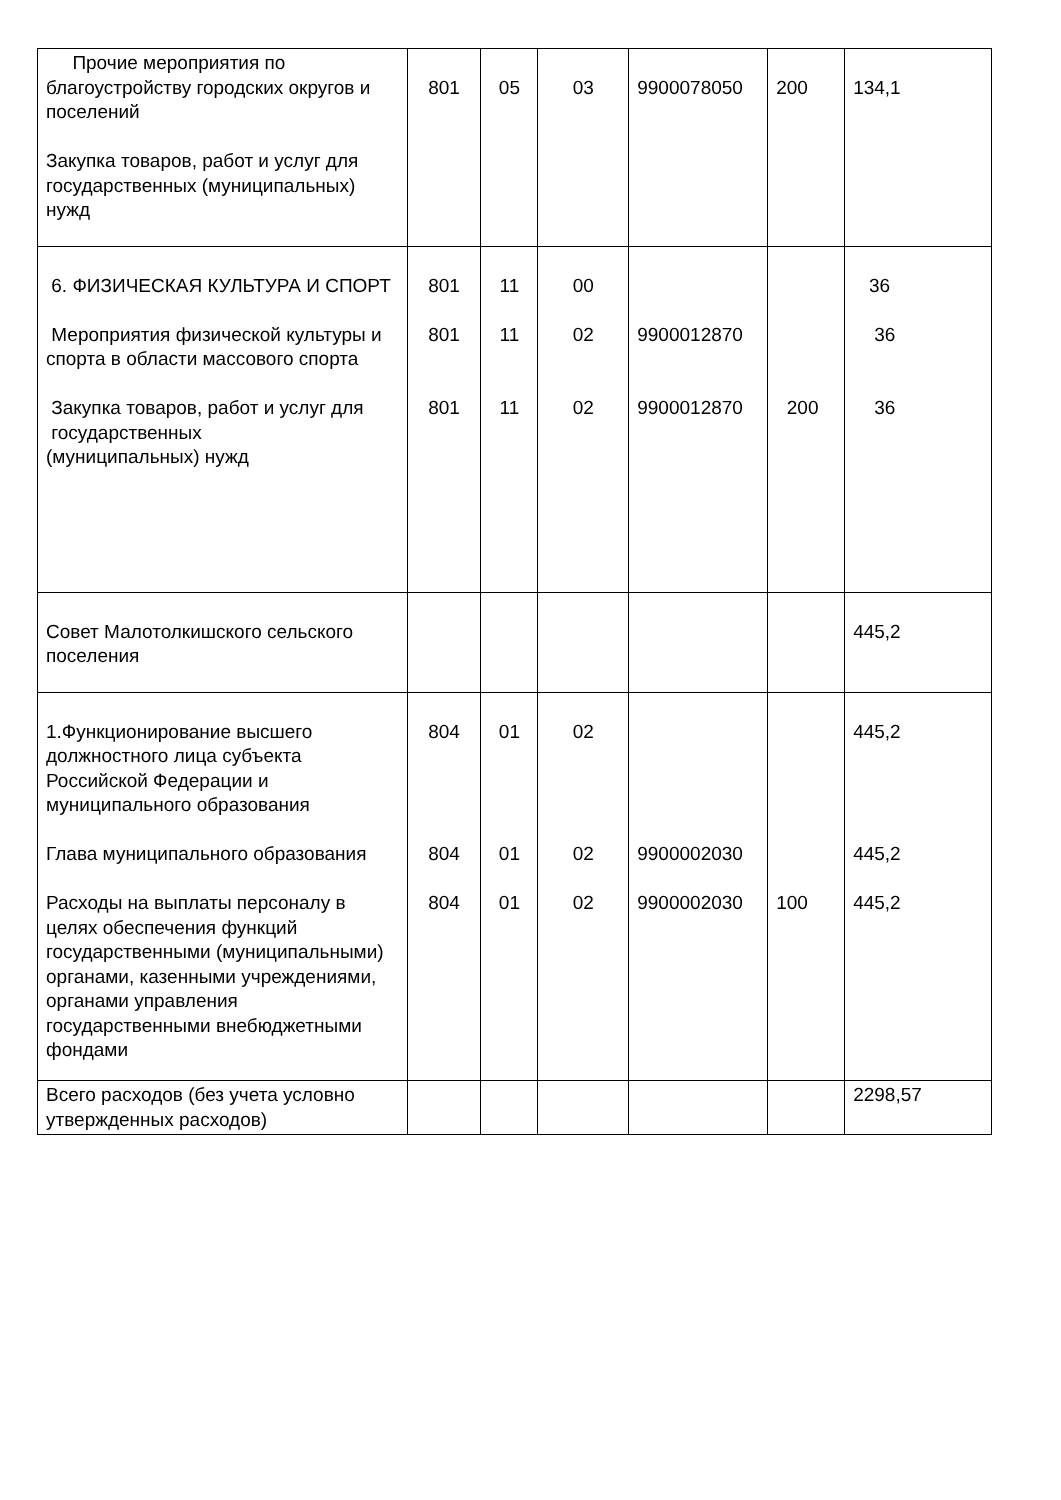| Прочие мероприятия по благоустройству городских округов и поселений Закупка товаров, работ и услуг для государственных (муниципальных) нужд | 801 | 05 | 03 | 9900078050 | 200 | 134,1 |
| 6. ФИЗИЧЕСКАЯ КУЛЬТУРА И СПОРТ Мероприятия физической культуры и спорта в области массового спорта Закупка товаров, работ и услуг для государственных (муниципальных) нужд | 801 801 801 | 11 11 11 | 00 02 02 | 9900012870 9900012870 | 200 | 36 36 36 |
| Совет Малотолкишского сельского поселения | | | | | | 445,2 |
| 1.Функционирование высшего должностного лица субъекта Российской Федерации и муниципального образования Глава муниципального образования Расходы на выплаты персоналу в целях обеспечения функций государственными (муниципальными) органами, казенными учреждениями, органами управления государственными внебюджетными фондами | 804 804 804 | 01 01 01 | 02 02 02 | 9900002030 9900002030 | 100 | 445,2 445,2 445,2 |
| Всего расходов (без учета условно утвержденных расходов) | | | | | | 2298,57 |